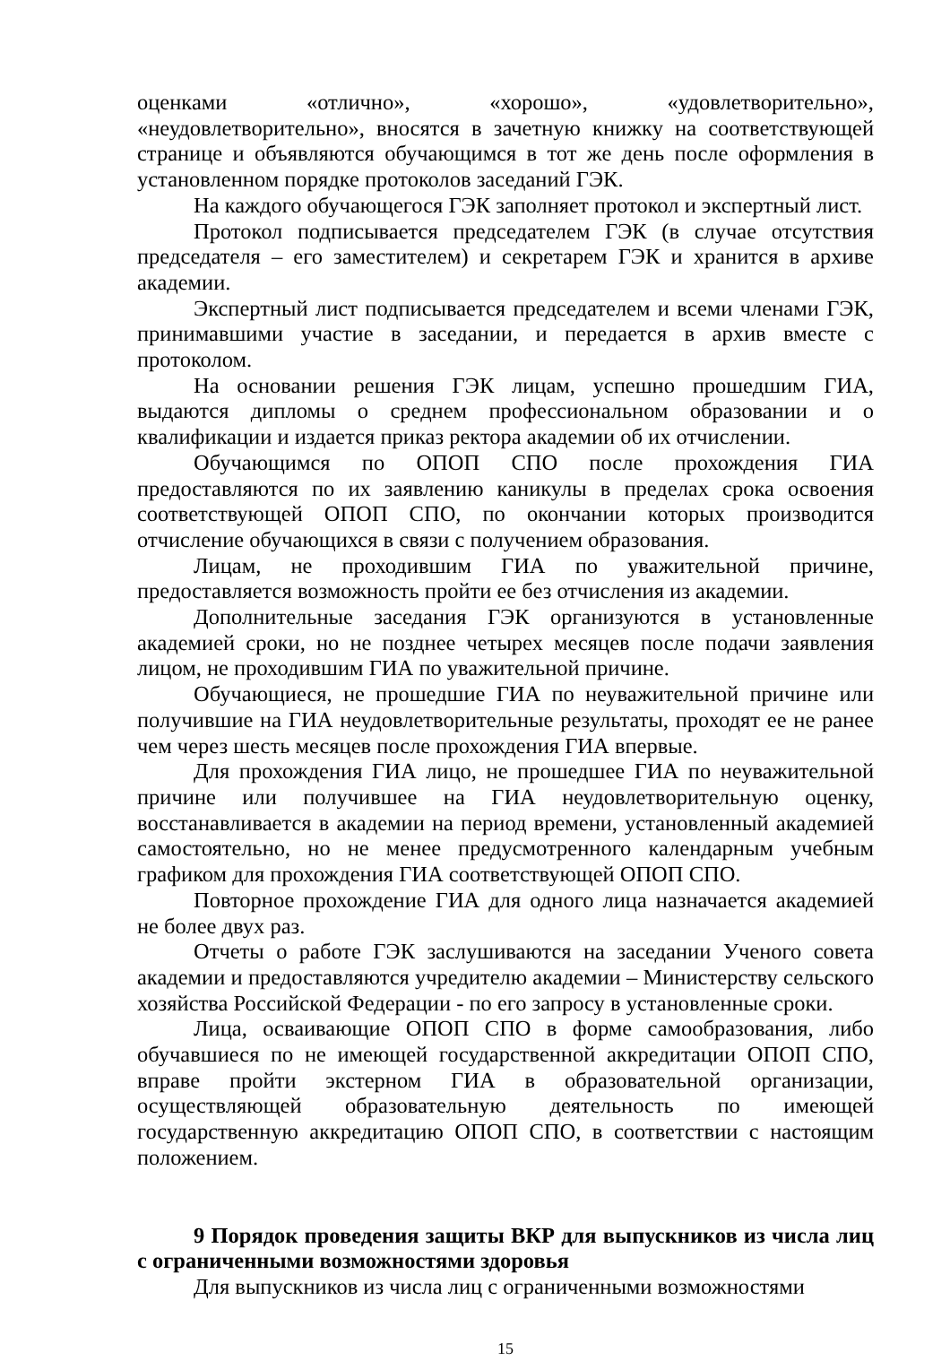оценками «отлично», «хорошо», «удовлетворительно», «неудовлетворительно», вносятся в зачетную книжку на соответствующей странице и объявляются обучающимся в тот же день после оформления в установленном порядке протоколов заседаний ГЭК.
На каждого обучающегося ГЭК заполняет протокол и экспертный лист.
Протокол подписывается председателем ГЭК (в случае отсутствия председателя – его заместителем) и секретарем ГЭК и хранится в архиве академии.
Экспертный лист подписывается председателем и всеми членами ГЭК, принимавшими участие в заседании, и передается в архив вместе с протоколом.
На основании решения ГЭК лицам, успешно прошедшим ГИА, выдаются дипломы о среднем профессиональном образовании и о квалификации и издается приказ ректора академии об их отчислении.
Обучающимся по ОПОП СПО после прохождения ГИА предоставляются по их заявлению каникулы в пределах срока освоения соответствующей ОПОП СПО, по окончании которых производится отчисление обучающихся в связи с получением образования.
Лицам, не проходившим ГИА по уважительной причине, предоставляется возможность пройти ее без отчисления из академии.
Дополнительные заседания ГЭК организуются в установленные академией сроки, но не позднее четырех месяцев после подачи заявления лицом, не проходившим ГИА по уважительной причине.
Обучающиеся, не прошедшие ГИА по неуважительной причине или получившие на ГИА неудовлетворительные результаты, проходят ее не ранее чем через шесть месяцев после прохождения ГИА впервые.
Для прохождения ГИА лицо, не прошедшее ГИА по неуважительной причине или получившее на ГИА неудовлетворительную оценку, восстанавливается в академии на период времени, установленный академией самостоятельно, но не менее предусмотренного календарным учебным графиком для прохождения ГИА соответствующей ОПОП СПО.
Повторное прохождение ГИА для одного лица назначается академией не более двух раз.
Отчеты о работе ГЭК заслушиваются на заседании Ученого совета академии и предоставляются учредителю академии – Министерству сельского хозяйства Российской Федерации - по его запросу в установленные сроки.
Лица, осваивающие ОПОП СПО в форме самообразования, либо обучавшиеся по не имеющей государственной аккредитации ОПОП СПО, вправе пройти экстерном ГИА в образовательной организации, осуществляющей образовательную деятельность по имеющей государственную аккредитацию ОПОП СПО, в соответствии с настоящим положением.
9 Порядок проведения защиты ВКР для выпускников из числа лиц с ограниченными возможностями здоровья
Для выпускников из числа лиц с ограниченными возможностями
15